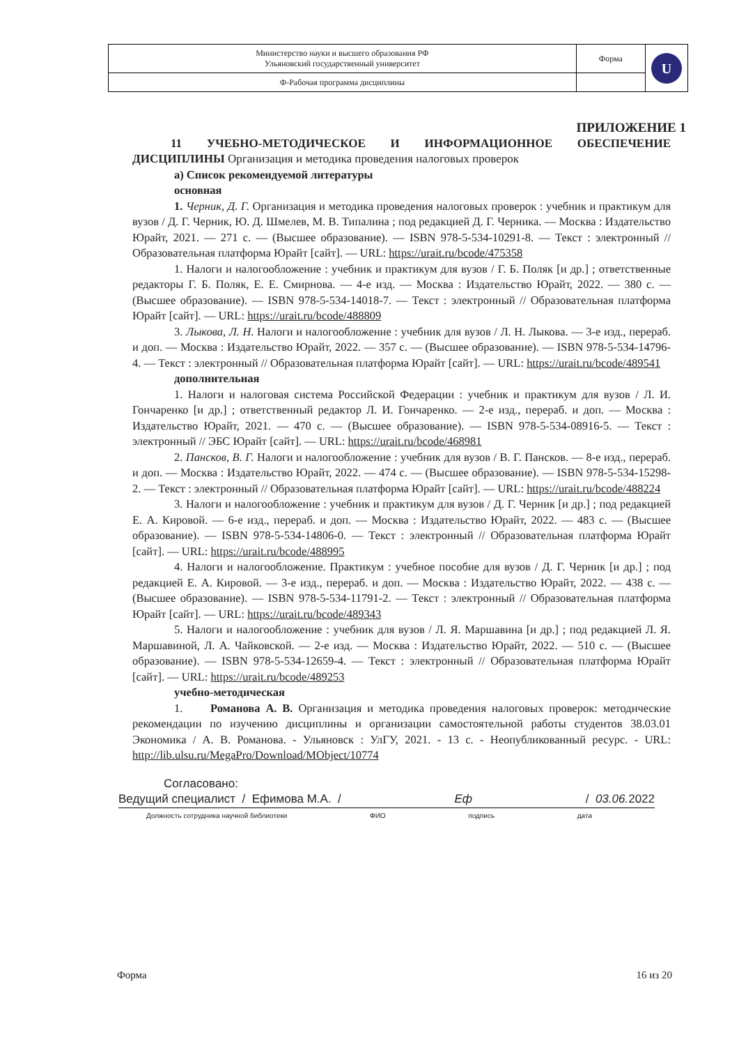| Министерство науки и высшего образования РФ Ульяновский государственный университет | Форма | U |
| Ф-Рабочая программа дисциплины | | |
ПРИЛОЖЕНИЕ 1
11 УЧЕБНО-МЕТОДИЧЕСКОЕ И ИНФОРМАЦИОННОЕ ОБЕСПЕЧЕНИЕ ДИСЦИПЛИНЫ Организация и методика проведения налоговых проверок
а) Список рекомендуемой литературы
основная
1. Черник, Д. Г. Организация и методика проведения налоговых проверок : учебник и практикум для вузов / Д. Г. Черник, Ю. Д. Шмелев, М. В. Типалина ; под редакцией Д. Г. Черника. — Москва : Издательство Юрайт, 2021. — 271 с. — (Высшее образование). — ISBN 978-5-534-10291-8. — Текст : электронный // Образовательная платформа Юрайт [сайт]. — URL: https://urait.ru/bcode/475358
1. Налоги и налогообложение : учебник и практикум для вузов / Г. Б. Поляк [и др.] ; ответственные редакторы Г. Б. Поляк, Е. Е. Смирнова. — 4-е изд. — Москва : Издательство Юрайт, 2022. — 380 с. — (Высшее образование). — ISBN 978-5-534-14018-7. — Текст : электронный // Образовательная платформа Юрайт [сайт]. — URL: https://urait.ru/bcode/488809
3. Лыкова, Л. Н. Налоги и налогообложение : учебник для вузов / Л. Н. Лыкова. — 3-е изд., перераб. и доп. — Москва : Издательство Юрайт, 2022. — 357 с. — (Высшее образование). — ISBN 978-5-534-14796-4. — Текст : электронный // Образовательная платформа Юрайт [сайт]. — URL: https://urait.ru/bcode/489541
дополнительная
1. Налоги и налоговая система Российской Федерации : учебник и практикум для вузов / Л. И. Гончаренко [и др.] ; ответственный редактор Л. И. Гончаренко. — 2-е изд., перераб. и доп. — Москва : Издательство Юрайт, 2021. — 470 с. — (Высшее образование). — ISBN 978-5-534-08916-5. — Текст : электронный // ЭБС Юрайт [сайт]. — URL: https://urait.ru/bcode/468981
2. Пансков, В. Г. Налоги и налогообложение : учебник для вузов / В. Г. Пансков. — 8-е изд., перераб. и доп. — Москва : Издательство Юрайт, 2022. — 474 с. — (Высшее образование). — ISBN 978-5-534-15298-2. — Текст : электронный // Образовательная платформа Юрайт [сайт]. — URL: https://urait.ru/bcode/488224
3. Налоги и налогообложение : учебник и практикум для вузов / Д. Г. Черник [и др.] ; под редакцией Е. А. Кировой. — 6-е изд., перераб. и доп. — Москва : Издательство Юрайт, 2022. — 483 с. — (Высшее образование). — ISBN 978-5-534-14806-0. — Текст : электронный // Образовательная платформа Юрайт [сайт]. — URL: https://urait.ru/bcode/488995
4. Налоги и налогообложение. Практикум : учебное пособие для вузов / Д. Г. Черник [и др.] ; под редакцией Е. А. Кировой. — 3-е изд., перераб. и доп. — Москва : Издательство Юрайт, 2022. — 438 с. — (Высшее образование). — ISBN 978-5-534-11791-2. — Текст : электронный // Образовательная платформа Юрайт [сайт]. — URL: https://urait.ru/bcode/489343
5. Налоги и налогообложение : учебник для вузов / Л. Я. Маршавина [и др.] ; под редакцией Л. Я. Маршавиной, Л. А. Чайковской. — 2-е изд. — Москва : Издательство Юрайт, 2022. — 510 с. — (Высшее образование). — ISBN 978-5-534-12659-4. — Текст : электронный // Образовательная платформа Юрайт [сайт]. — URL: https://urait.ru/bcode/489253
учебно-методическая
1. Романова А. В. Организация и методика проведения налоговых проверок: методические рекомендации по изучению дисциплины и организации самостоятельной работы студентов 38.03.01 Экономика / А. В. Романова. - Ульяновск : УлГУ, 2021. - 13 с. - Неопубликованный ресурс. - URL: http://lib.ulsu.ru/MegaPro/Download/MObject/10774
Согласовано:
Ведущий специалист / Ефимова М.А. / Еф / 03.06. 2022
Должность сотрудника научной библиотеки ФИО подпись дата
Форма 16 из 20